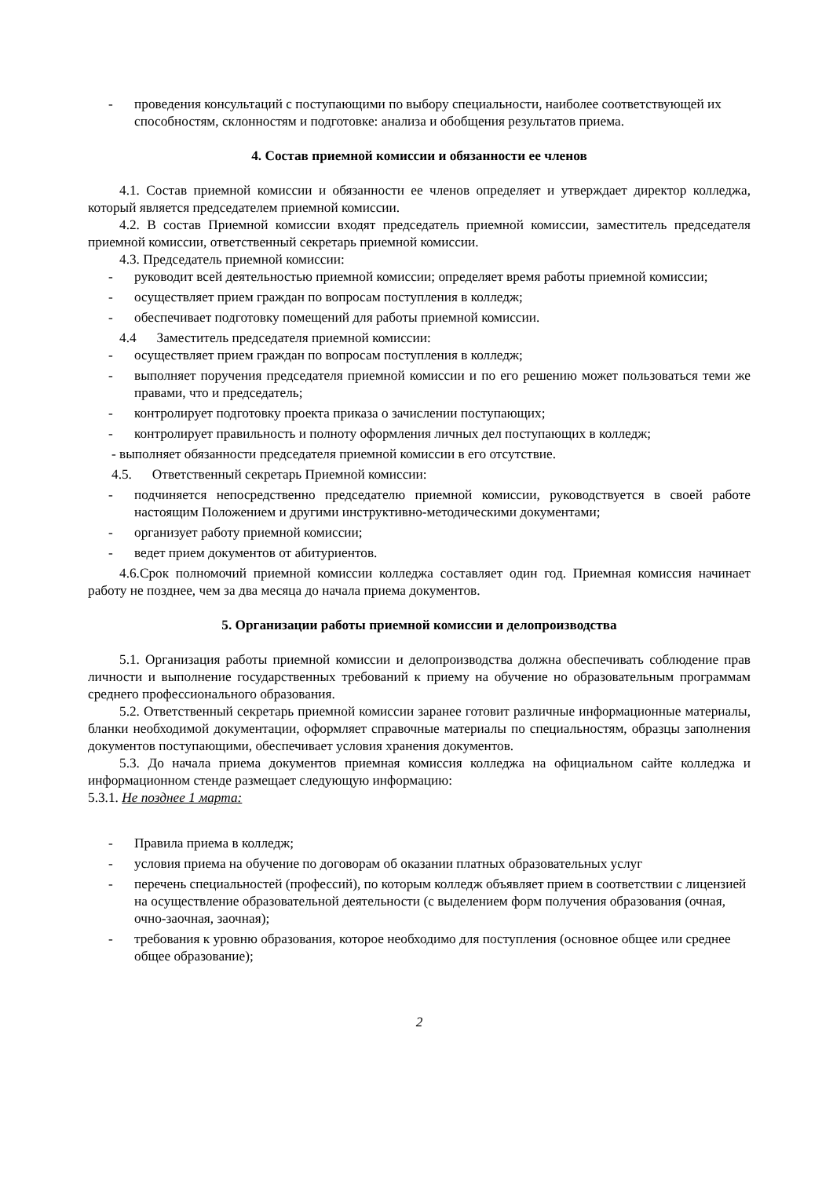- проведения консультаций с поступающими по выбору специальности, наиболее соответствующей их способностям, склонностям и подготовке: анализа и обобщения результатов приема.
4. Состав приемной комиссии и обязанности ее членов
4.1. Состав приемной комиссии и обязанности ее членов определяет и утверждает директор колледжа, который является председателем приемной комиссии.
4.2. В состав Приемной комиссии входят председатель приемной комиссии, заместитель председателя приемной комиссии, ответственный секретарь приемной комиссии.
4.3. Председатель приемной комиссии:
- руководит всей деятельностью приемной комиссии; определяет время работы приемной комиссии;
- осуществляет прием граждан по вопросам поступления в колледж;
- обеспечивает подготовку помещений для работы приемной комиссии.
4.4 Заместитель председателя приемной комиссии:
- осуществляет прием граждан по вопросам поступления в колледж;
- выполняет поручения председателя приемной комиссии и по его решению может пользоваться теми же правами, что и председатель;
- контролирует подготовку проекта приказа о зачислении поступающих;
- контролирует правильность и полноту оформления личных дел поступающих в колледж;
- выполняет обязанности председателя приемной комиссии в его отсутствие.
4.5. Ответственный секретарь Приемной комиссии:
- подчиняется непосредственно председателю приемной комиссии, руководствуется в своей работе настоящим Положением и другими инструктивно-методическими документами;
- организует работу приемной комиссии;
- ведет прием документов от абитуриентов.
4.6.Срок полномочий приемной комиссии колледжа составляет один год. Приемная комиссия начинает работу не позднее, чем за два месяца до начала приема документов.
5. Организации работы приемной комиссии и делопроизводства
5.1. Организация работы приемной комиссии и делопроизводства должна обеспечивать соблюдение прав личности и выполнение государственных требований к приему на обучение но образовательным программам среднего профессионального образования.
5.2. Ответственный секретарь приемной комиссии заранее готовит различные информационные материалы, бланки необходимой документации, оформляет справочные материалы по специальностям, образцы заполнения документов поступающими, обеспечивает условия хранения документов.
5.3. До начала приема документов приемная комиссия колледжа на официальном сайте колледжа и информационном стенде размещает следующую информацию:
5.3.1. Не позднее 1 марта:
- Правила приема в колледж;
- условия приема на обучение по договорам об оказании платных образовательных услуг
- перечень специальностей (профессий), по которым колледж объявляет прием в соответствии с лицензией на осуществление образовательной деятельности (с выделением форм получения образования (очная, очно-заочная, заочная);
- требования к уровню образования, которое необходимо для поступления (основное общее или среднее общее образование);
2